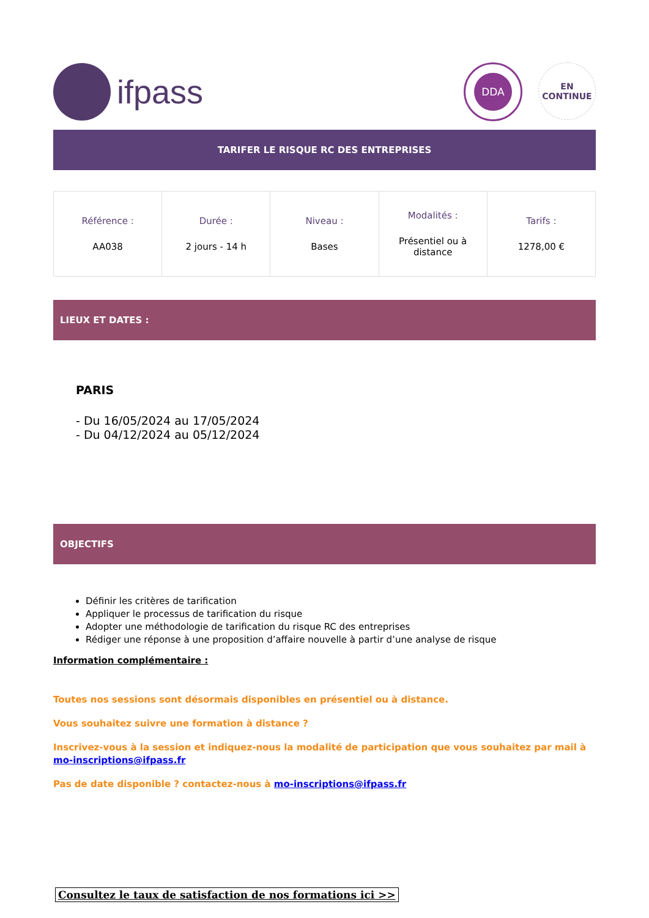ifpass
DDA
EN
CONTINUE
TARIFER LE RISQUE RC DES ENTREPRISES
| Référence : AA038 | Durée : 2 jours - 14 h | Niveau : Bases | Modalités : Présentiel ou à distance | Tarifs : 1278,00 € |
LIEUX ET DATES :
PARIS
- Du 16/05/2024 au 17/05/2024
- Du 04/12/2024 au 05/12/2024
OBJECTIFS
Définir les critères de tarification
Appliquer le processus de tarification du risque
Adopter une méthodologie de tarification du risque RC des entreprises
Rédiger une réponse à une proposition d’affaire nouvelle à partir d’une analyse de risque
Information complémentaire :
Toutes nos sessions sont désormais disponibles en présentiel ou à distance.
Vous souhaitez suivre une formation à distance ?
Inscrivez-vous à la session et indiquez-nous la modalité de participation que vous souhaitez par mail à mo-inscriptions@ifpass.fr
Pas de date disponible ? contactez-nous à mo-inscriptions@ifpass.fr
Consultez le taux de satisfaction de nos formations ici >>